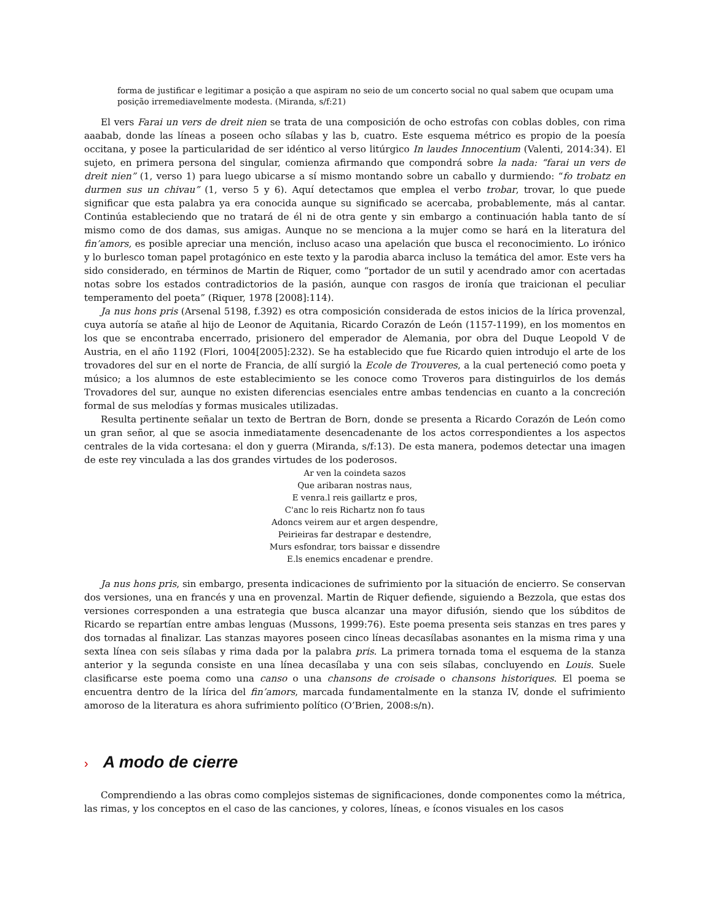forma de justificar e legitimar a posição a que aspiram no seio de um concerto social no qual sabem que ocupam uma posição irremediavelmente modesta. (Miranda, s/f:21)
El vers Farai un vers de dreit nien se trata de una composición de ocho estrofas con coblas dobles, con rima aaabab, donde las líneas a poseen ocho sílabas y las b, cuatro. Este esquema métrico es propio de la poesía occitana, y posee la particularidad de ser idéntico al verso litúrgico In laudes Innocentium (Valenti, 2014:34). El sujeto, en primera persona del singular, comienza afirmando que compondrá sobre la nada: “farai un vers de dreit nien” (1, verso 1) para luego ubicarse a sí mismo montando sobre un caballo y durmiendo: “fo trobatz en durmen sus un chivau” (1, verso 5 y 6). Aquí detectamos que emplea el verbo trobar, trovar, lo que puede significar que esta palabra ya era conocida aunque su significado se acercaba, probablemente, más al cantar. Continúa estableciendo que no tratará de él ni de otra gente y sin embargo a continuación habla tanto de sí mismo como de dos damas, sus amigas. Aunque no se menciona a la mujer como se hará en la literatura del fin’amors, es posible apreciar una mención, incluso acaso una apelación que busca el reconocimiento. Lo irónico y lo burlesco toman papel protagónico en este texto y la parodia abarca incluso la temática del amor. Este vers ha sido considerado, en términos de Martin de Riquer, como “portador de un sutil y acendrado amor con acertadas notas sobre los estados contradictorios de la pasión, aunque con rasgos de ironía que traicionan el peculiar temperamento del poeta” (Riquer, 1978 [2008]:114).
Ja nus hons pris (Arsenal 5198, f.392) es otra composición considerada de estos inicios de la lírica provenzal, cuya autoría se atañe al hijo de Leonor de Aquitania, Ricardo Corazón de León (1157-1199), en los momentos en los que se encontraba encerrado, prisionero del emperador de Alemania, por obra del Duque Leopold V de Austria, en el año 1192 (Flori, 1004[2005]:232). Se ha establecido que fue Ricardo quien introdujo el arte de los trovadores del sur en el norte de Francia, de allí surgió la Ecole de Trouveres, a la cual perteneció como poeta y músico; a los alumnos de este establecimiento se les conoce como Troveros para distinguirlos de los demás Trovadores del sur, aunque no existen diferencias esenciales entre ambas tendencias en cuanto a la concreción formal de sus melodías y formas musicales utilizadas.
Resulta pertinente señalar un texto de Bertran de Born, donde se presenta a Ricardo Corazón de León como un gran señor, al que se asocia inmediatamente desencadenante de los actos correspondientes a los aspectos centrales de la vida cortesana: el don y guerra (Miranda, s/f:13). De esta manera, podemos detectar una imagen de este rey vinculada a las dos grandes virtudes de los poderosos.
Ar ven la coindeta sazos
Que aribaran nostras naus,
E venra.l reis gaillartz e pros,
C'anc lo reis Richartz non fo taus
Adoncs veirem aur et argen despendre,
Peirieiras far destrapar e destendre,
Murs esfondrar, tors baissar e dissendre
E.ls enemics encadenar e prendre.
Ja nus hons pris, sin embargo, presenta indicaciones de sufrimiento por la situación de encierro. Se conservan dos versiones, una en francés y una en provenzal. Martin de Riquer defiende, siguiendo a Bezzola, que estas dos versiones corresponden a una estrategia que busca alcanzar una mayor difusión, siendo que los súbditos de Ricardo se repartían entre ambas lenguas (Mussons, 1999:76). Este poema presenta seis stanzas en tres pares y dos tornadas al finalizar. Las stanzas mayores poseen cinco líneas decasílabas asonantes en la misma rima y una sexta línea con seis sílabas y rima dada por la palabra pris. La primera tornada toma el esquema de la stanza anterior y la segunda consiste en una línea decasílaba y una con seis sílabas, concluyendo en Louis. Suele clasificarse este poema como una canso o una chansons de croisade o chansons historiques. El poema se encuentra dentro de la lírica del fin’amors, marcada fundamentalmente en la stanza IV, donde el sufrimiento amoroso de la literatura es ahora sufrimiento político (O’Brien, 2008:s/n).
› A modo de cierre
Comprendiendo a las obras como complejos sistemas de significaciones, donde componentes como la métrica, las rimas, y los conceptos en el caso de las canciones, y colores, líneas, e íconos visuales en los casos